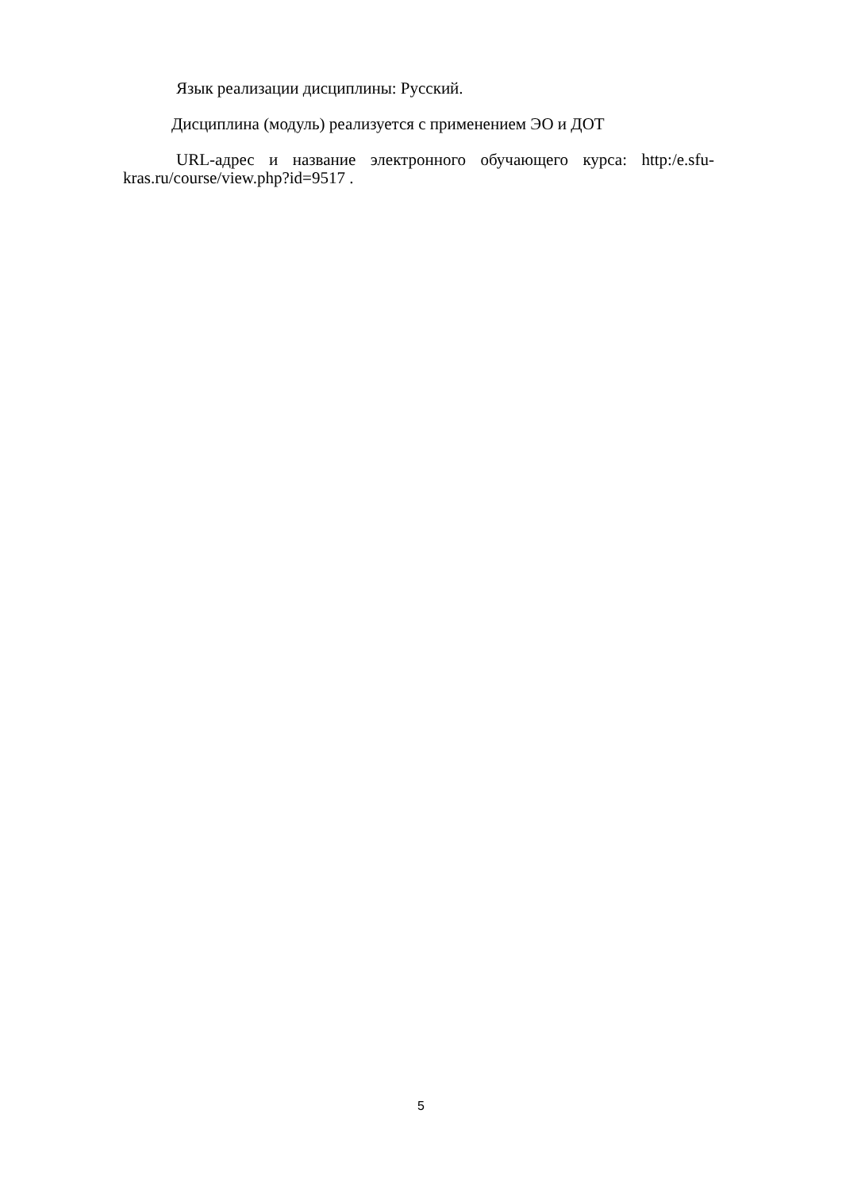Язык реализации дисциплины: Русский.
Дисциплина (модуль) реализуется с применением ЭО и ДОТ
URL-адрес и название электронного обучающего курса: http:/e.sfu-kras.ru/course/view.php?id=9517 .
5